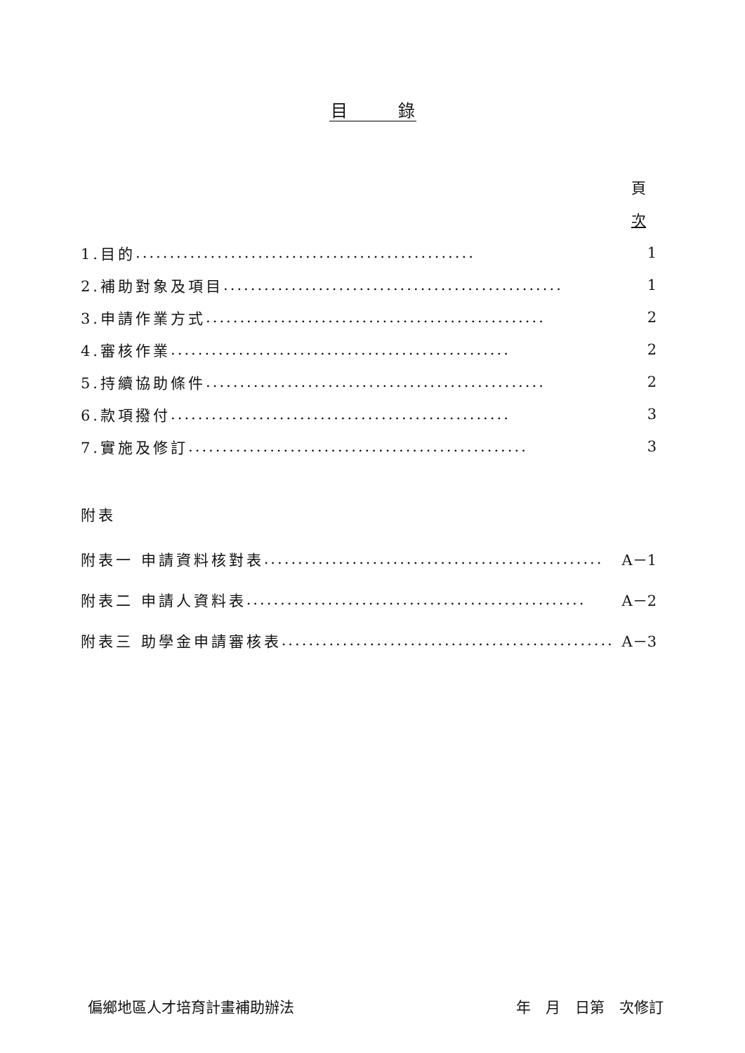目　　　錄
頁
次
1.目的.................................................. 1
2.補助對象及項目.................................................. 1
3.申請作業方式.................................................. 2
4.審核作業.................................................. 2
5.持續協助條件.................................................. 2
6.款項撥付.................................................. 3
7.實施及修訂.................................................. 3
附表
附表一 申請資料核對表.................................................. A－1
附表二 申請人資料表.................................................. A－2
附表三 助學金申請審核表.................................................. A－3
偏鄉地區人才培育計畫補助辦法 年　月　日第　次修訂